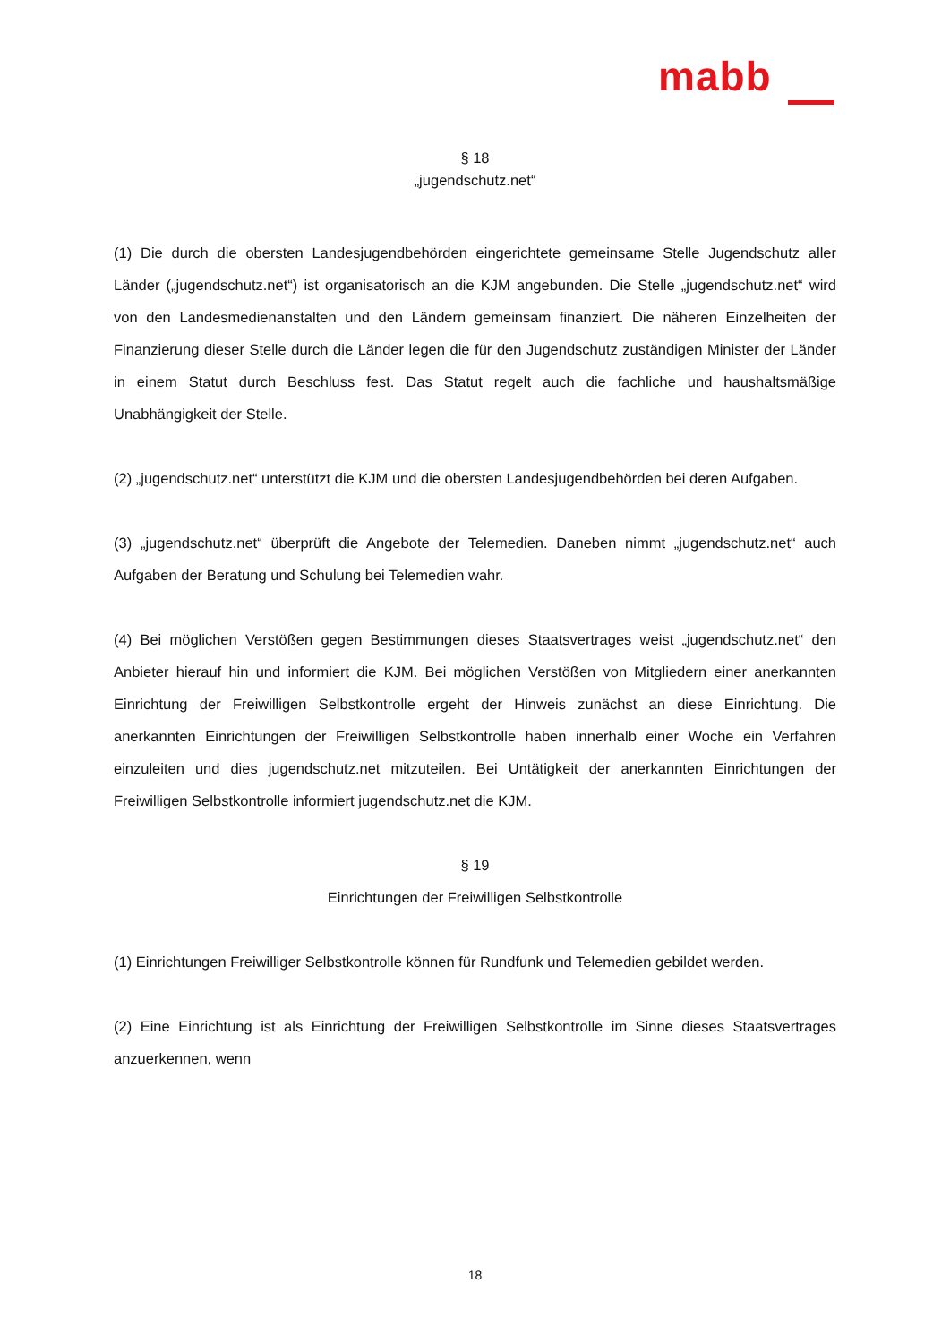mabb
§ 18
„jugendschutz.net“
(1) Die durch die obersten Landesjugendbehörden eingerichtete gemeinsame Stelle Jugendschutz aller Länder („jugendschutz.net“) ist organisatorisch an die KJM angebunden. Die Stelle „jugendschutz.net“ wird von den Landesmedienanstalten und den Ländern gemeinsam finanziert. Die näheren Einzelheiten der Finanzierung dieser Stelle durch die Länder legen die für den Jugendschutz zuständigen Minister der Länder in einem Statut durch Beschluss fest. Das Statut regelt auch die fachliche und haushaltsmäßige Unabhängigkeit der Stelle.
(2) „jugendschutz.net“ unterstützt die KJM und die obersten Landesjugendbehörden bei deren Aufgaben.
(3) „jugendschutz.net“ überprüft die Angebote der Telemedien. Daneben nimmt „jugendschutz.net“ auch Aufgaben der Beratung und Schulung bei Telemedien wahr.
(4) Bei möglichen Verstößen gegen Bestimmungen dieses Staatsvertrages weist „jugendschutz.net“ den Anbieter hierauf hin und informiert die KJM. Bei möglichen Verstößen von Mitgliedern einer anerkannten Einrichtung der Freiwilligen Selbstkontrolle ergeht der Hinweis zunächst an diese Einrichtung. Die anerkannten Einrichtungen der Freiwilligen Selbstkontrolle haben innerhalb einer Woche ein Verfahren einzuleiten und dies jugendschutz.net mitzuteilen. Bei Untätigkeit der anerkannten Einrichtungen der Freiwilligen Selbstkontrolle informiert jugendschutz.net die KJM.
§ 19
Einrichtungen der Freiwilligen Selbstkontrolle
(1) Einrichtungen Freiwilliger Selbstkontrolle können für Rundfunk und Telemedien gebildet werden.
(2) Eine Einrichtung ist als Einrichtung der Freiwilligen Selbstkontrolle im Sinne dieses Staatsvertrages anzuerkennen, wenn
18